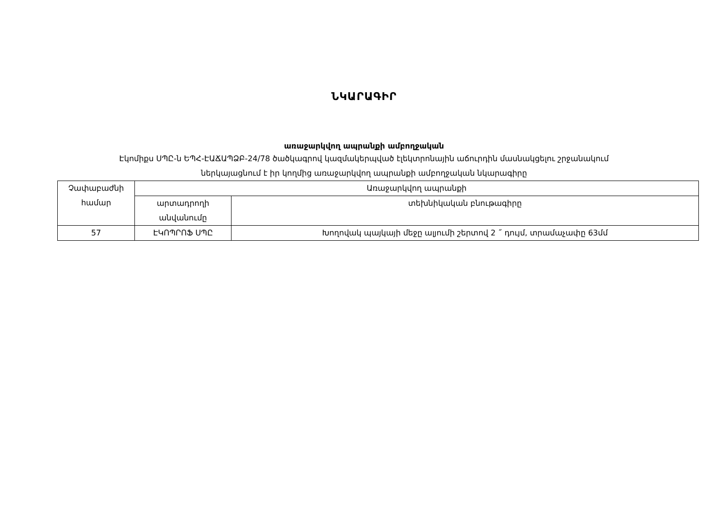ՆԿԱՐԱԳԻՐ
առաջարկվող ապրանքի ամբողջական
Էկոմիքս ՍՊԸ-ն ԵՊՀ-ԷԱՃԱՊՁԲ-24/78 ծածկագրով կազմակերպված էլեկտրոնային աճուրդին մասնակցելու շրջանակում
ներկայացնում է իր կողմից առաջարկվող ապրանքի ամբողջական նկարագիրը
| Չափաբաժնի համար | Առաջարկվող ապրանքի | |
| --- | --- | --- |
| | արտադրողի անվանումը | տեխնիկական բնութագիրը |
| 57 | ԷԿՈՊՐՈՖ ՍՊԸ | Խողովակ պայկայի մեջը ալյումի շերտով 2 ˝ դույմ, տրամաչափը 63մմ |